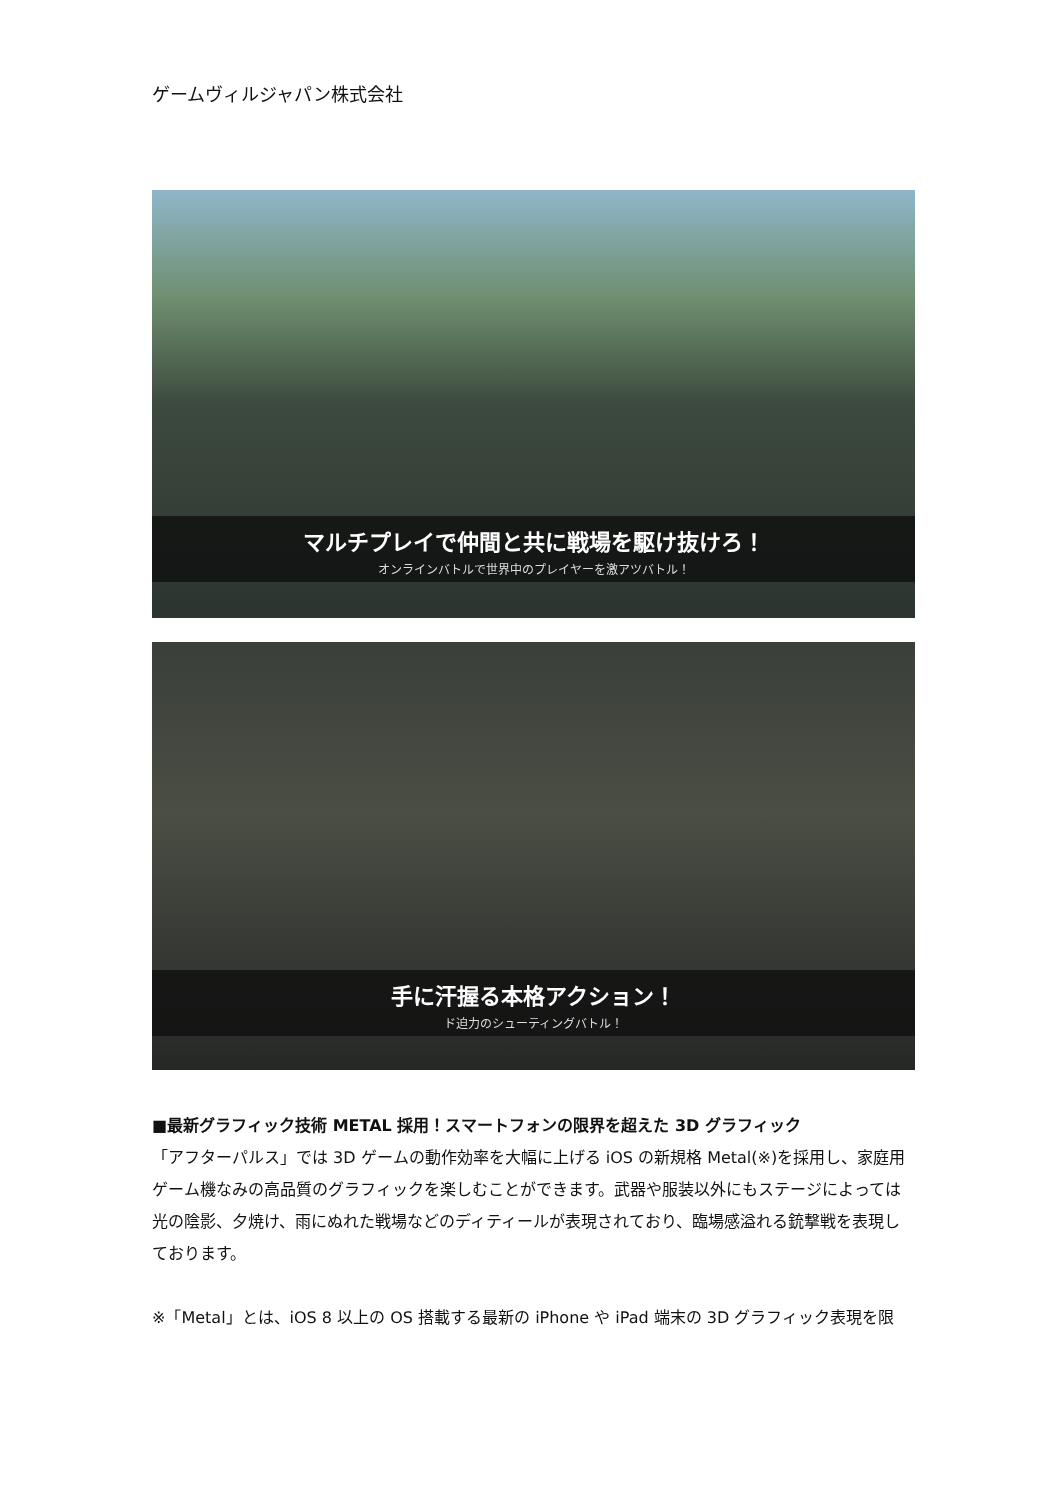ゲームヴィルジャパン株式会社
マルチプレイで仲間と共に戦場を駆け抜けろ！
オンラインバトルで世界中のプレイヤーを激アツバトル！
手に汗握る本格アクション！
ド迫力のシューティングバトル！
■最新グラフィック技術 METAL 採用！スマートフォンの限界を超えた 3D グラフィック
「アフターパルス」では 3D ゲームの動作効率を大幅に上げる iOS の新規格 Metal(※)を採用し、家庭用ゲーム機なみの高品質のグラフィックを楽しむことができます。武器や服装以外にもステージによっては光の陰影、夕焼け、雨にぬれた戦場などのディティールが表現されており、臨場感溢れる銃撃戦を表現しております。
※「Metal」とは、iOS 8 以上の OS 搭載する最新の iPhone や iPad 端末の 3D グラフィック表現を限